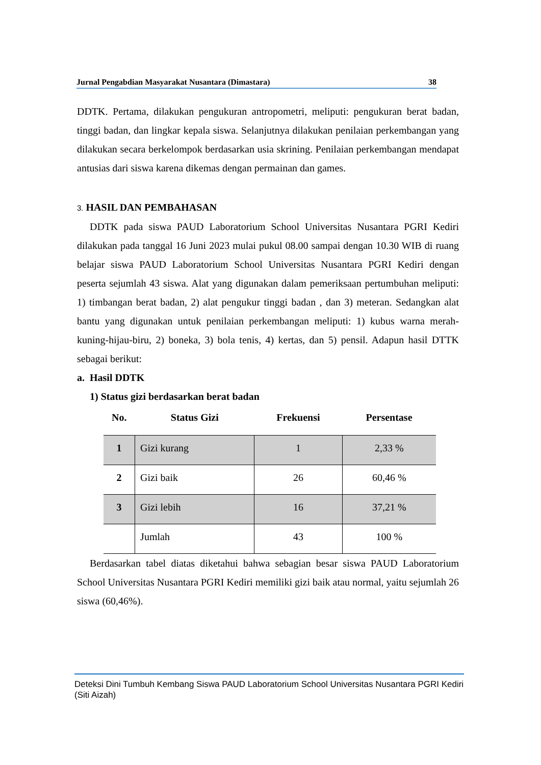Jurnal Pengabdian Masyarakat Nusantara (Dimastara) 38
DDTK. Pertama, dilakukan pengukuran antropometri, meliputi: pengukuran berat badan, tinggi badan, dan lingkar kepala siswa. Selanjutnya dilakukan penilaian perkembangan yang dilakukan secara berkelompok berdasarkan usia skrining. Penilaian perkembangan mendapat antusias dari siswa karena dikemas dengan permainan dan games.
3. HASIL DAN PEMBAHASAN
DDTK pada siswa PAUD Laboratorium School Universitas Nusantara PGRI Kediri dilakukan pada tanggal 16 Juni 2023 mulai pukul 08.00 sampai dengan 10.30 WIB di ruang belajar siswa PAUD Laboratorium School Universitas Nusantara PGRI Kediri dengan peserta sejumlah 43 siswa. Alat yang digunakan dalam pemeriksaan pertumbuhan meliputi: 1) timbangan berat badan, 2) alat pengukur tinggi badan , dan 3) meteran. Sedangkan alat bantu yang digunakan untuk penilaian perkembangan meliputi: 1) kubus warna merah-kuning-hijau-biru, 2) boneka, 3) bola tenis, 4) kertas, dan 5) pensil. Adapun hasil DTTK sebagai berikut:
a. Hasil DDTK
1) Status gizi berdasarkan berat badan
| No. | Status Gizi | Frekuensi | Persentase |
| --- | --- | --- | --- |
| 1 | Gizi kurang | 1 | 2,33 % |
| 2 | Gizi baik | 26 | 60,46 % |
| 3 | Gizi lebih | 16 | 37,21 % |
| | Jumlah | 43 | 100 % |
Berdasarkan tabel diatas diketahui bahwa sebagian besar siswa PAUD Laboratorium School Universitas Nusantara PGRI Kediri memiliki gizi baik atau normal, yaitu sejumlah 26 siswa (60,46%).
Deteksi Dini Tumbuh Kembang Siswa PAUD Laboratorium School Universitas Nusantara PGRI Kediri
(Siti Aizah)